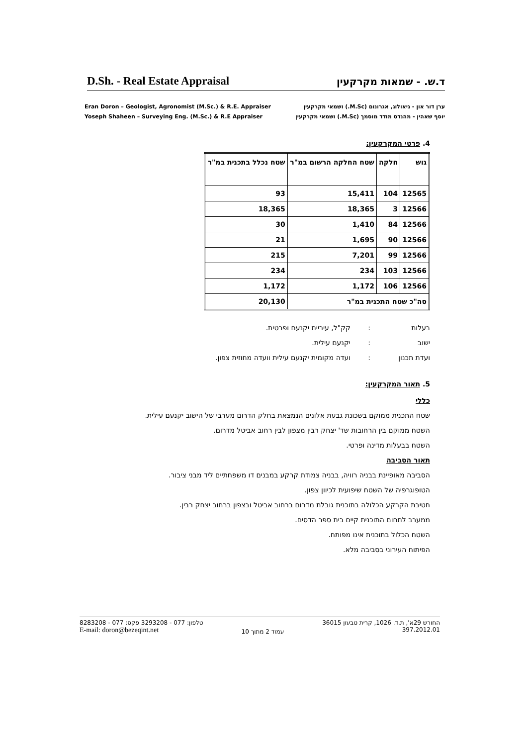D.Sh. - Real Estate Appraisal
ד.ש. - שמאות מקרקעין
Eran Doron – Geologist, Agronomist (M.Sc.) & R.E. Appraiser
Yoseph Shaheen – Surveying Eng. (M.Sc.) & R.E Appraiser
ערן דור און - גיאולוג, אגרונום (M.Sc.) ושמאי מקרקעין
יוסף שאהין - מהנדס מודד מוסמך (M.Sc.) ושמאי מקרקעין
4. פרטי המקרקעין:
| גוש | חלקה | שטח החלקה הרשום במ"ר | שטח נכלל בתכנית במ"ר |
| --- | --- | --- | --- |
| 12565 | 104 | 15,411 | 93 |
| 12566 | 3 | 18,365 | 18,365 |
| 12566 | 84 | 1,410 | 30 |
| 12566 | 90 | 1,695 | 21 |
| 12566 | 99 | 7,201 | 215 |
| 12566 | 103 | 234 | 234 |
| 12566 | 106 | 1,172 | 1,172 |
| סה"כ שטח התכנית במ"ר | | | 20,130 |
בעלות: קק"ל, עיריית יקנעם ופרטית. ישוב: יקנעם עילית. ועדת תכנון: ועדה מקומית יקנעם עילית וועדה מחוזית צפון.
5. תאור המקרקעין:
כללי
שטח התכנית ממוקם בשכונת גבעת אלונים הנמצאת בחלק הדרום מערבי של הישוב יקנעם עילית.
השטח ממוקם בין הרחובות שד' יצחק רבין מצפון לבין רחוב אביטל מדרום.
השטח בבעלות מדינה ופרטי.
תאור הסביבה
הסביבה מאופיינת בבניה רוויה, בבניה צמודת קרקע במבנים דו משפחתיים ליד מבני ציבור.
הטופוגרפיה של השטח שיפועית לכיוון צפון.
חטיבת הקרקע הכלולה בתוכנית גובלת מדרום ברחוב אביטל ובצפון ברחוב יצחק רבין.
ממערב לתחום התוכנית קיים בית ספר הדסים.
השטח הכלול בתוכנית אינו מפותח.
הפיתוח העירוני בסביבה מלא.
טלפון: 077 - 3293208 פקס: 077 - 8283208
E-mail: doron@bezeqint.net
עמוד 2 מתוך 10
החורש 29א', ת.ד. 1026, קרית טבעון 36015
397.2012.01